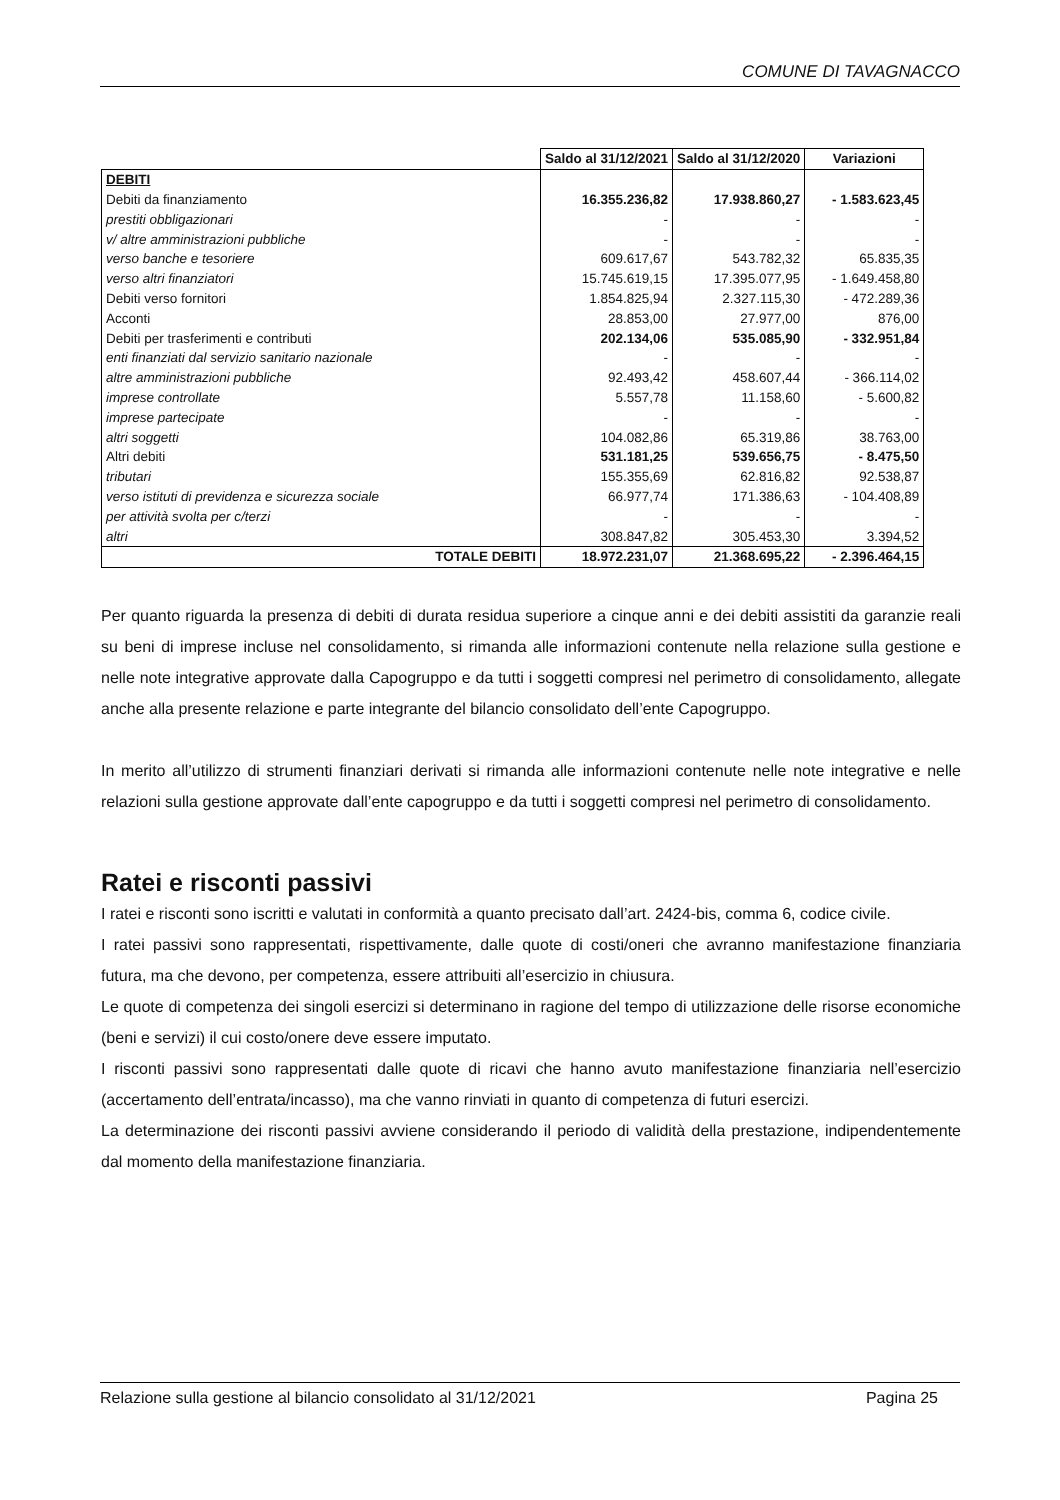COMUNE DI TAVAGNACCO
| | Saldo al 31/12/2021 | Saldo al 31/12/2020 | Variazioni |
| DEBITI | | | |
| Debiti da finanziamento | 16.355.236,82 | 17.938.860,27 | - 1.583.623,45 |
| prestiti obbligazionari | - | - | - |
| v/ altre amministrazioni pubbliche | - | - | - |
| verso banche e tesoriere | 609.617,67 | 543.782,32 | 65.835,35 |
| verso altri finanziatori | 15.745.619,15 | 17.395.077,95 | - 1.649.458,80 |
| Debiti verso fornitori | 1.854.825,94 | 2.327.115,30 | - 472.289,36 |
| Acconti | 28.853,00 | 27.977,00 | 876,00 |
| Debiti per trasferimenti e contributi | 202.134,06 | 535.085,90 | - 332.951,84 |
| enti finanziati dal servizio sanitario nazionale | - | - | - |
| altre amministrazioni pubbliche | 92.493,42 | 458.607,44 | - 366.114,02 |
| imprese controllate | 5.557,78 | 11.158,60 | - 5.600,82 |
| imprese partecipate | - | - | - |
| altri soggetti | 104.082,86 | 65.319,86 | 38.763,00 |
| Altri debiti | 531.181,25 | 539.656,75 | - 8.475,50 |
| tributari | 155.355,69 | 62.816,82 | 92.538,87 |
| verso istituti di previdenza e sicurezza sociale | 66.977,74 | 171.386,63 | - 104.408,89 |
| per attività svolta per c/terzi | - | - | - |
| altri | 308.847,82 | 305.453,30 | 3.394,52 |
| TOTALE DEBITI | 18.972.231,07 | 21.368.695,22 | - 2.396.464,15 |
Per quanto riguarda la presenza di debiti di durata residua superiore a cinque anni e dei debiti assistiti da garanzie reali su beni di imprese incluse nel consolidamento, si rimanda alle informazioni contenute nella relazione sulla gestione e nelle note integrative approvate dalla Capogruppo e da tutti i soggetti compresi nel perimetro di consolidamento, allegate anche alla presente relazione e parte integrante del bilancio consolidato dell’ente Capogruppo.
In merito all’utilizzo di strumenti finanziari derivati si rimanda alle informazioni contenute nelle note integrative e nelle relazioni sulla gestione approvate dall’ente capogruppo e da tutti i soggetti compresi nel perimetro di consolidamento.
Ratei e risconti passivi
I ratei e risconti sono iscritti e valutati in conformità a quanto precisato dall’art. 2424-bis, comma 6, codice civile.
I ratei passivi sono rappresentati, rispettivamente, dalle quote di costi/oneri che avranno manifestazione finanziaria futura, ma che devono, per competenza, essere attribuiti all’esercizio in chiusura.
Le quote di competenza dei singoli esercizi si determinano in ragione del tempo di utilizzazione delle risorse economiche (beni e servizi) il cui costo/onere deve essere imputato.
I risconti passivi sono rappresentati dalle quote di ricavi che hanno avuto manifestazione finanziaria nell’esercizio (accertamento dell’entrata/incasso), ma che vanno rinviati in quanto di competenza di futuri esercizi.
La determinazione dei risconti passivi avviene considerando il periodo di validità della prestazione, indipendentemente dal momento della manifestazione finanziaria.
Relazione sulla gestione al bilancio consolidato al 31/12/2021 Pagina 25